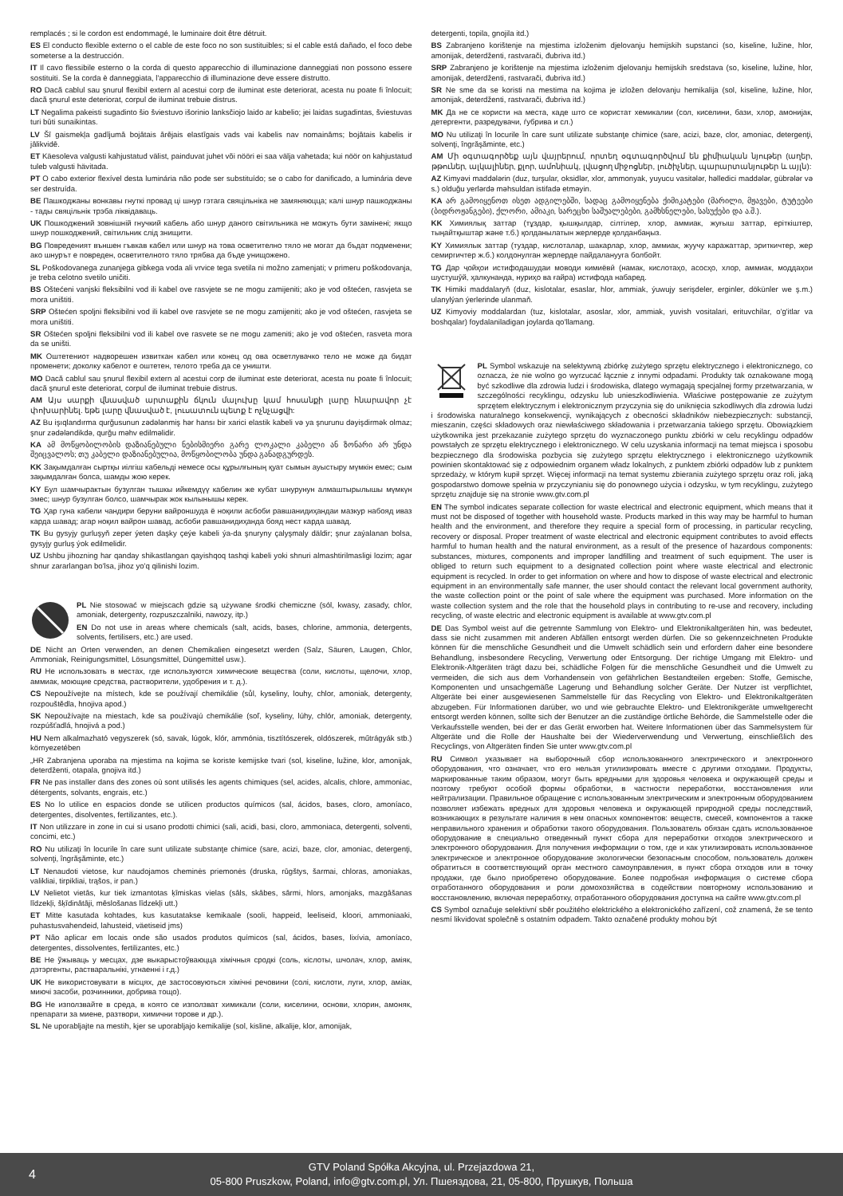remplacés ; si le cordon est endommagé, le luminaire doit être détruit.
ES El conducto flexible externo o el cable de este foco no son sustituibles; si el cable está dañado, el foco debe someterse a la destrucción.
IT Il cavo flessibile esterno o la corda di questo apparecchio di illuminazione danneggiati non possono essere sostituiti. Se la corda è danneggiata, l'apparecchio di illuminazione deve essere distrutto.
RO Dacă cablul sau şnurul flexibil extern al acestui corp de iluminat este deteriorat, acesta nu poate fi înlocuit; dacă şnurul este deteriorat, corpul de iluminat trebuie distrus.
LT Negalima pakeisti sugadinto šio šviestuvo išorinio lanksčiojo laido ar kabelio; jei laidas sugadintas, šviestuvas turi būti sunaikintas.
LV Šī gaismekļa gadījumā bojātais ārējais elastīgais vads vai kabelis nav nomaināms; bojātais kabelis ir jālikvidē.
ET Käesoleva valgusti kahjustatud välist, painduvat juhet või nööri ei saa välja vahetada; kui nöör on kahjustatud tuleb valgusti hävitada.
PT O cabo exterior flexível desta luminária não pode ser substituído; se o cabo for danificado, a luminária deve ser destruída.
BE Пашкоджаны вонкавы гнуткі провад ці шнур гэтага свяцільніка не замяняюцца; калі шнур пашкоджаны - тады свяцільнік трэба ліквідаваць.
UK Пошкоджений зовнішній гнучкий кабель або шнур даного світильника не можуть бути замінені; якщо шнур пошкоджений, світильник слід знищити.
BG Повреденият външен гъвкав кабел или шнур на това осветително тяло не могат да бъдат подменени; ако шнурът е повреден, осветителното тяло трябва да бъде унищожено.
SL Poškodovanega zunanjega gibkega voda ali vrvice tega svetila ni možno zamenjati; v primeru poškodovanja, je treba celotno svetilo uničiti.
BS Oštećeni vanjski fleksibilni vod ili kabel ove rasvjete se ne mogu zamijeniti; ako je vod oštećen, rasvjeta se mora uništiti.
SRP Oštećen spoljni fleksibilni vod ili kabel ove rasvjete se ne mogu zamijeniti; ako je vod oštećen, rasvjeta se mora uništiti.
SR Oštećen spoljni fleksibilni vod ili kabel ove rasvete se ne mogu zameniti; ako je vod oštećen, rasveta mora da se uništi.
MK Оштетениот надворешен извиткан кабел или конец од ова осветлувачко тело не може да бидат променети; доколку кабелот е оштетен, телото треба да се уништи.
MO Dacă cablul sau şnurul flexibil extern al acestui corp de iluminat este deteriorat, acesta nu poate fi înlocuit; dacă şnurul este deteriorat, corpul de iluminat trebuie distrus.
AM Այս սարքի վնասված արտաքին ճկուն մալուխը կամ հոսանքի լարը հնարավոր չէ փոխարինել. եթե լարը վնասված է, լուսատուն պետք է ոչնչացվի:
AZ Bu işıqlandırma qurğusunun zədələnmiş hər hansı bir xarici elastik kabeli və ya şnurunu dəyişdirmək olmaz; şnur zədələndikdə, qurğu məhv edilməlidir.
KA ამ მოწყობილობის დაზიანებული ნებისმიერი გარე ლოკალი კაბელი ან ზონარი არ უნდა შეიცვალოს; თუ კაბელი დაზიანებულია, მოწყობილობა უნდა განადგურდეს.
KK Зақымдалған сыртқы иілгіш кабельді немесе осы құрылғының қуат сымын ауыстыру мүмкін емес; сым зақымдалған болса, шамды жою керек.
KY Бул шамчырактын бузулган тышкы ийкемдүү кабелин же кубат шнурунун алмаштырылышы мүмкүн эмес; шнур бузулган болсо, шамчырак жок кылынышы керек.
TG Ҳар гуна кабели чандири беруни вайроншуда ё ноқили асбоби равшанидиҳандаи мазкур набояд иваз карда шавад; агар ноқил вайрон шавад, асбоби равшанидиҳанда бояд нест карда шавад.
TK Bu gysyjy gurluşyň zeper ýeten daşky çeýe kabeli ýa-da şnuryny çalyşmaly däldir; şnur zaýalanan bolsa, gysyjy gurluş ýok edilmelidir.
UZ Ushbu jihozning har qanday shikastlangan qayishqoq tashqi kabeli yoki shnuri almashtirilmasligi lozim; agar shnur zararlangan bo'lsa, jihoz yo'q qilinishi lozim.
PL Nie stosować w miejscach gdzie są używane środki chemiczne (sól, kwasy, zasady, chlor, amoniak, detergenty, rozpuszczalniki, nawozy, itp.)
EN Do not use in areas where chemicals (salt, acids, bases, chlorine, ammonia, detergents, solvents, fertilisers, etc.) are used.
DE Nicht an Orten verwenden, an denen Chemikalien eingesetzt werden (Salz, Säuren, Laugen, Chlor, Ammoniak, Reinigungsmittel, Lösungsmittel, Düngemittel usw.).
RU Не использовать в местах, где используются химические вещества (соли, кислоты, щелочи, хлор, аммиак, моющие средства, растворители, удобрения и т. д.).
CS Nepoužívejte na místech, kde se používají chemikálie (sůl, kyseliny, louhy, chlor, amoniak, detergenty, rozpouštědla, hnojiva apod.)
SK Nepoužívajte na miestach, kde sa používajú chemikálie (soľ, kyseliny, lúhy, chlór, amoniak, detergenty, rozpúšťadlá, hnojivá a pod.)
HU Nem alkalmazható vegyszerek (só, savak, lúgok, klór, ammónia, tisztítószerek, oldószerek, műtrágyák stb.) környezetében
„HR Zabranjena uporaba na mjestima na kojima se koriste kemijske tvari (sol, kiseline, lužine, klor, amonijak, deterdženti, otapala, gnojiva itd.)
FR Ne pas installer dans des zones où sont utilisés les agents chimiques (sel, acides, alcalis, chlore, ammoniac, détergents, solvants, engrais, etc.)
ES No lo utilice en espacios donde se utilicen productos químicos (sal, ácidos, bases, cloro, amoníaco, detergentes, disolventes, fertilizantes, etc.).
IT Non utilizzare in zone in cui si usano prodotti chimici (sali, acidi, basi, cloro, ammoniaca, detergenti, solventi, concimi, etc.)
RO Nu utilizaţi în locurile în care sunt utilizate substanţe chimice (sare, acizi, baze, clor, amoniac, detergenţi, solvenţi, îngrăşăminte, etc.)
LT Nenaudoti vietose, kur naudojamos cheminės priemonės (druska, rūgštys, šarmai, chloras, amoniakas, valikliai, tirpikliai, trąšos, ir pan.)
LV Nelietot vietās, kur tiek izmantotas ķīmiskas vielas (sāls, skābes, sārmi, hlors, amonjaks, mazgāšanas līdzekļi, šķīdinātāji, mēslošanas līdzekļi utt.)
ET Mitte kasutada kohtades, kus kasutatakse kemikaale (sooli, happeid, leeliseid, kloori, ammoniaaki, puhastusvahendeid, lahusteid, väetiseid jms)
PT Não aplicar em locais onde são usados produtos químicos (sal, ácidos, bases, lixívia, amoníaco, detergentes, dissolventes, fertilizantes, etc.)
BE Не ўжываць у месцах, дзе выкарыстоўваюцца хімічныя сродкі (соль, кіслоты, шчолач, хлор, аміяк, дэтэргенты, растваральнікі, угнаенні і г.д.)
UK Не використовувати в місцях, де застосовуються хімічні речовини (солі, кислоти, луги, хлор, аміак, миючі засоби, розчинники, добрива тощо).
BG Не използвайте в среда, в която се използват химикали (соли, киселини, основи, хлорин, амоняк, препарати за миене, разтвори, химични торове и др.).
SL Ne uporabljajte na mestih, kjer se uporabljajo kemikalije (sol, kisline, alkalije, klor, amonijak,
detergenti, topila, gnojila itd.)
BS Zabranjeno korištenje na mjestima izloženim djelovanju hemijskih supstanci (so, kiseline, lužine, hlor, amonijak, deterdženti, rastvarači, đubriva itd.)
SRP Zabranjeno je korištenje na mjestima izloženim djelovanju hemijskih sredstava (so, kiseline, lužine, hlor, amonijak, deterdženti, rastvarači, đubriva itd.)
SR Ne sme da se koristi na mestima na kojima je izložen delovanju hemikalija (sol, kiseline, lužine, hlor, amonijak, deterdženti, rastvarači, đubriva itd.)
MK Да не се користи на места, каде што се користат хемикалии (сол, киселини, бази, хлор, амонијак, детергенти, разредувачи, ѓубрива и сл.)
MO Nu utilizaţi în locurile în care sunt utilizate substanţe chimice (sare, acizi, baze, clor, amoniac, detergenţi, solvenţi, îngrăşăminte, etc.)
AM Մի օգտագործեք այն վայրերում, որտեղ օգտագործվում են քիմիական նյութեր (աղեր, թթուներ, ալկալիներ, քլոր, ամոնիակ, լվացող միջոցներ, լուծիչներ, պարարտանյութեր և այլն):
AZ Kimyəvi maddələrin (duz, turşular, oksidlər, xlor, ammonyak, yuyucu vasitələr, həlledici maddələr, gübrələr və s.) olduğu yerlərdə məhsuldan istifadə etməyin.
KA არ გამოიყენოთ ისეთ ადგილებში, სადაც გამოიყენება ქიმიკატები (მარილი, მჟავები, ტუტეები (ბიდროჟანგები), ქლორი, ამიაკი, სარეცხი საშუალებები, გამხსნელები, სასუქები და ა.შ.).
KK Химиялық заттар (тұздар, қышқылдар, сілтілер, хлор, аммиак, жуғыш заттар, еріткіштер, тыңайтқыштар және т.б.) қолданылатын жерлерде қолданбаңыз.
KY Химиялык заттар (туздар, кислоталар, шакарлар, хлор, аммиак, жуучу каражаттар, эриткичтер, жер семиргичтер ж.б.) колдонулган жерлерде пайдаланууга болбойт.
TG Дар ҷойҳои истифодашудаи моводи кимиёвӣ (намак, кислотаҳо, асосҳо, хлор, аммиак, моддаҳои шустушӯй, ҳалкунанда, нуриҳо ва ғайра) истифода набаред.
TK Himiki maddalaryň (duz, kislotalar, esaslar, hlor, ammiak, ýuwujy serişdeler, erginler, dökünler we ş.m.) ulanylýan ýerlerinde ulanmaň.
UZ Kimyoviy moddalardan (tuz, kislotalar, asoslar, xlor, ammiak, yuvish vositalari, erituvchilar, o'g'itlar va boshqalar) foydalaniladigan joylarda qo'llamang.
PL Symbol wskazuje na selektywną zbiórkę zużytego sprzętu elektrycznego i elektronicznego, co oznacza, że nie wolno go wyrzucać łącznie z innymi odpadami. Produkty tak oznakowane mogą być szkodliwe dla zdrowia ludzi i środowiska, dlatego wymagają specjalnej formy przetwarzania, w szczególności recyklingu, odzysku lub unieszkodliwienia. Właściwe postępowanie ze zużytym sprzętem elektrycznym i elektronicznym przyczynia się do uniknięcia szkodliwych dla zdrowia ludzi i środowiska naturalnego konsekwencji, wynikających z obecności składników niebezpiecznych: substancji, mieszanin, części składowych oraz niewłaściwego składowania i przetwarzania takiego sprzętu. Obowiązkiem użytkownika jest przekazanie zużytego sprzętu do wyznaczonego punktu zbiórki w celu recyklingu odpadów powstałych ze sprzętu elektrycznego i elektronicznego. W celu uzyskania informacji na temat miejsca i sposobu bezpiecznego dla środowiska pozbycia się zużytego sprzętu elektrycznego i elektronicznego użytkownik powinien skontaktować się z odpowiednim organem władz lokalnych, z punktem zbiórki odpadów lub z punktem sprzedaży, w którym kupił sprzęt. Więcej informacji na temat systemu zbierania zużytego sprzętu oraz roli, jaką gospodarstwo domowe spełnia w przyczynianiu się do ponownego użycia i odzysku, w tym recyklingu, zużytego sprzętu znajduje się na stronie www.gtv.com.pl
EN The symbol indicates separate collection for waste electrical and electronic equipment, which means that it must not be disposed of together with household waste. Products marked in this way may be harmful to human health and the environment, and therefore they require a special form of processing, in particular recycling, recovery or disposal. Proper treatment of waste electrical and electronic equipment contributes to avoid effects harmful to human health and the natural environment, as a result of the presence of hazardous components: substances, mixtures, components and improper landfilling and treatment of such equipment. The user is obliged to return such equipment to a designated collection point where waste electrical and electronic equipment is recycled. In order to get information on where and how to dispose of waste electrical and electronic equipment in an environmentally safe manner, the user should contact the relevant local government authority, the waste collection point or the point of sale where the equipment was purchased. More information on the waste collection system and the role that the household plays in contributing to re-use and recovery, including recycling, of waste electric and electronic equipment is available at www.gtv.com.pl
DE Das Symbol weist auf die getrennte Sammlung von Elektro- und Elektronikaltgeräten hin, was bedeutet, dass sie nicht zusammen mit anderen Abfällen entsorgt werden dürfen. Die so gekennzeichneten Produkte können für die menschliche Gesundheit und die Umwelt schädlich sein und erfordern daher eine besondere Behandlung, insbesondere Recycling, Verwertung oder Entsorgung. Der richtige Umgang mit Elektro- und Elektronik-Altgeräten trägt dazu bei, schädliche Folgen für die menschliche Gesundheit und die Umwelt zu vermeiden, die sich aus dem Vorhandensein von gefährlichen Bestandteilen ergeben: Stoffe, Gemische, Komponenten und unsachgemäße Lagerung und Behandlung solcher Geräte. Der Nutzer ist verpflichtet, Altgeräte bei einer ausgewiesenen Sammelstelle für das Recycling von Elektro- und Elektronikaltgeräten abzugeben. Für Informationen darüber, wo und wie gebrauchte Elektro- und Elektronikgeräte umweltgerecht entsorgt werden können, sollte sich der Benutzer an die zuständige örtliche Behörde, die Sammelstelle oder die Verkaufsstelle wenden, bei der er das Gerät erworben hat. Weitere Informationen über das Sammelsystem für Altgeräte und die Rolle der Haushalte bei der Wiederverwendung und Verwertung, einschließlich des Recyclings, von Altgeräten finden Sie unter www.gtv.com.pl
RU Символ указывает на выборочный сбор использованного электрического и электронного оборудования, что означает, что его нельзя утилизировать вместе с другими отходами. Продукты, маркированные таким образом, могут быть вредными для здоровья человека и окружающей среды и поэтому требуют особой формы обработки, в частности переработки, восстановления или нейтрализации. Правильное обращение с использованным электрическим и электронным оборудованием позволяет избежать вредных для здоровья человека и окружающей природной среды последствий, возникающих в результате наличия в нем опасных компонентов: веществ, смесей, компонентов а также неправильного хранения и обработки такого оборудования. Пользователь обязан сдать использованное оборудование в специально отведенный пункт сбора для переработки отходов электрического и электронного оборудования. Для получения информации о том, где и как утилизировать использованное электрическое и электронное оборудование экологически безопасным способом, пользователь должен обратиться в соответствующий орган местного самоуправления, в пункт сбора отходов или в точку продажи, где было приобретено оборудование. Более подробная информация о системе сбора отработанного оборудования и роли домохозяйства в содействии повторному использованию и восстановлению, включая переработку, отработанного оборудования доступна на сайте www.gtv.com.pl
CS Symbol označuje selektivní sběr použitého elektrického a elektronického zařízení, což znamená, že se tento nesmí likvidovat společně s ostatním odpadem. Takto označené produkty mohou být
4
GTV Poland Spółka Akcyjna, ul. Przejazdowa 21,
05-800 Pruszkow, Poland, info@gtv.com.pl, Ул. Пшеяздова, 21, 05-800, Прушкув, Польша